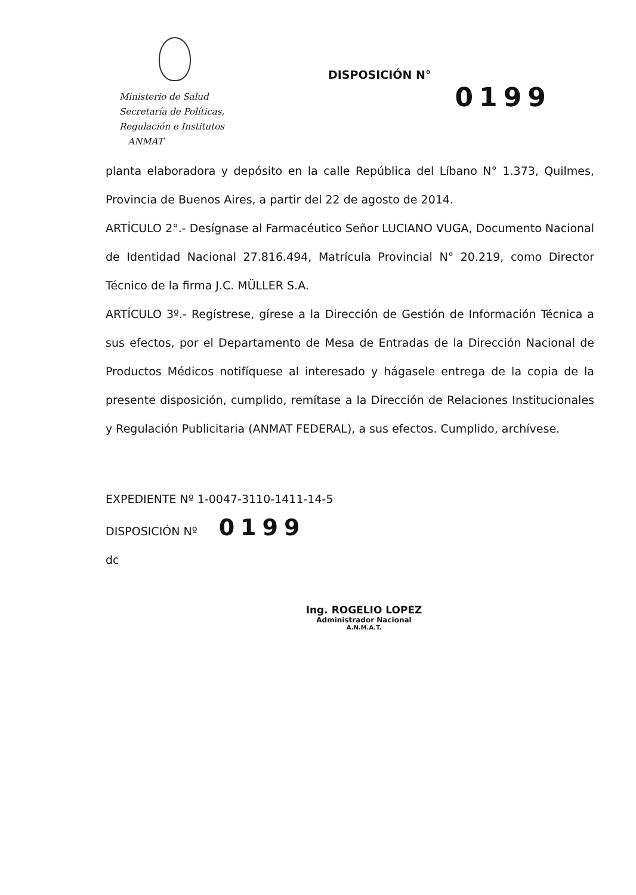Ministerio de Salud
Secretaría de Políticas,
Regulación e Institutos
ANMAT
DISPOSICIÓN N°
0199
planta elaboradora y depósito en la calle República del Líbano N° 1.373, Quilmes, Provincia de Buenos Aires, a partir del 22 de agosto de 2014.
ARTÍCULO 2°.- Desígnase al Farmacéutico Señor LUCIANO VUGA, Documento Nacional de Identidad Nacional 27.816.494, Matrícula Provincial N° 20.219, como Director Técnico de la firma J.C. MÜLLER S.A.
ARTÍCULO 3º.- Regístrese, gírese a la Dirección de Gestión de Información Técnica a sus efectos, por el Departamento de Mesa de Entradas de la Dirección Nacional de Productos Médicos notifíquese al interesado y hágasele entrega de la copia de la presente disposición, cumplido, remítase a la Dirección de Relaciones Institucionales y Regulación Publicitaria (ANMAT FEDERAL), a sus efectos. Cumplido, archívese.
EXPEDIENTE Nº 1-0047-3110-1411-14-5
DISPOSICIÓN Nº 0199
dc
Ing. ROGELIO LOPEZ
Administrador Nacional
A.N.M.A.T.